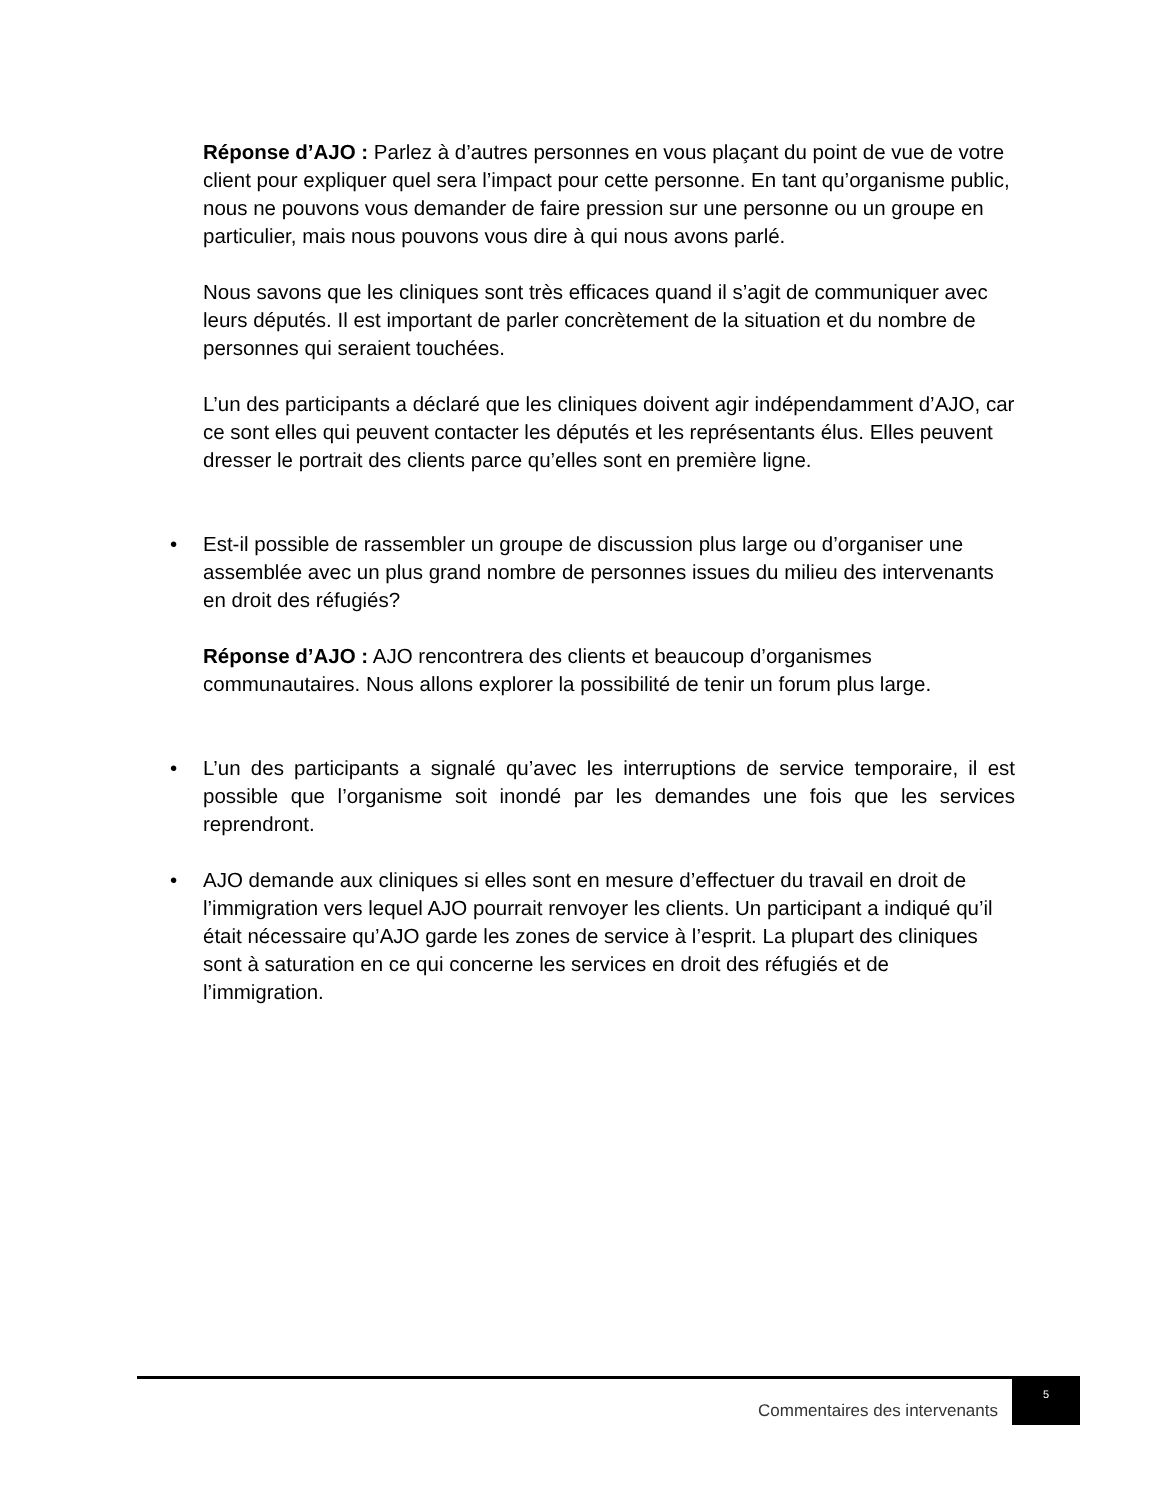Réponse d’AJO : Parlez à d’autres personnes en vous plaçant du point de vue de votre client pour expliquer quel sera l’impact pour cette personne. En tant qu’organisme public, nous ne pouvons vous demander de faire pression sur une personne ou un groupe en particulier, mais nous pouvons vous dire à qui nous avons parlé.
Nous savons que les cliniques sont très efficaces quand il s’agit de communiquer avec leurs députés. Il est important de parler concrètement de la situation et du nombre de personnes qui seraient touchées.
L’un des participants a déclaré que les cliniques doivent agir indépendamment d’AJO, car ce sont elles qui peuvent contacter les députés et les représentants élus. Elles peuvent dresser le portrait des clients parce qu’elles sont en première ligne.
•
Est-il possible de rassembler un groupe de discussion plus large ou d’organiser une assemblée avec un plus grand nombre de personnes issues du milieu des intervenants en droit des réfugiés?
Réponse d’AJO : AJO rencontrera des clients et beaucoup d’organismes communautaires. Nous allons explorer la possibilité de tenir un forum plus large.
•
L’un des participants a signalé qu’avec les interruptions de service temporaire, il est possible que l’organisme soit inondé par les demandes une fois que les services reprendront.
•
AJO demande aux cliniques si elles sont en mesure d’effectuer du travail en droit de l’immigration vers lequel AJO pourrait renvoyer les clients. Un participant a indiqué qu’il était nécessaire qu’AJO garde les zones de service à l’esprit. La plupart des cliniques sont à saturation en ce qui concerne les services en droit des réfugiés et de l’immigration.
Commentaires des intervenants
5